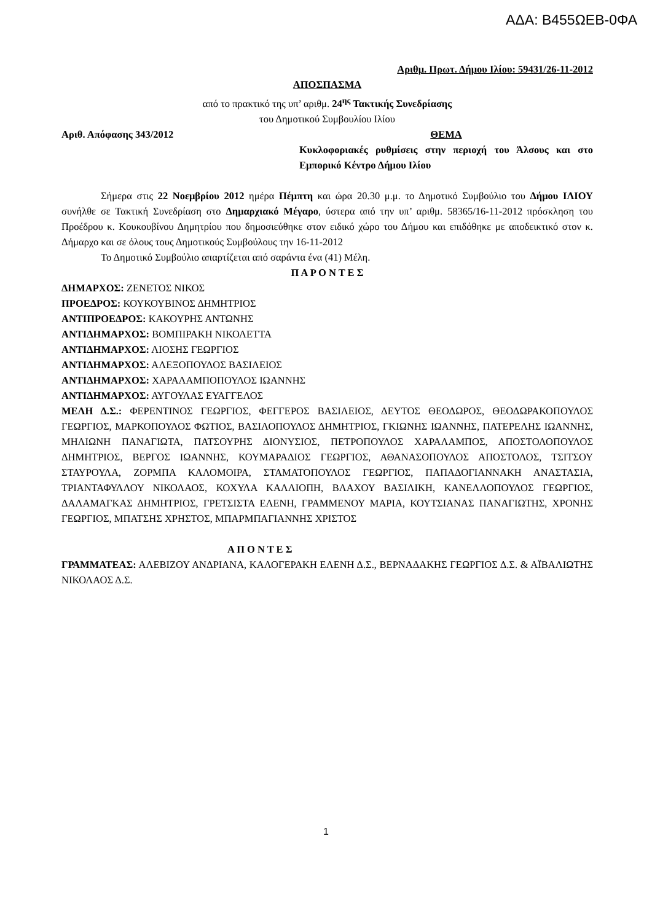ΑΔΑ: Β455ΩΕΒ-0ΦΑ
Αριθμ. Πρωτ. Δήμου Ιλίου: 59431/26-11-2012
ΑΠΟΣΠΑΣΜΑ
από το πρακτικό της υπ’ αριθμ. 24<sup>ης</sup> Τακτικής Συνεδρίασης
του Δημοτικού Συμβουλίου Ιλίου
Αριθ. Απόφασης 343/2012 ΘΕΜΑ
Κυκλοφοριακές ρυθμίσεις στην περιοχή του Άλσους και στο Εμπορικό Κέντρο Δήμου Ιλίου
Σήμερα στις 22 Νοεμβρίου 2012 ημέρα Πέμπτη και ώρα 20.30 μ.μ. το Δημοτικό Συμβούλιο του Δήμου ΙΛΙΟΥ συνήλθε σε Τακτική Συνεδρίαση στο Δημαρχιακό Μέγαρο, ύστερα από την υπ’ αριθμ. 58365/16-11-2012 πρόσκληση του Προέδρου κ. Κουκουβίνου Δημητρίου που δημοσιεύθηκε στον ειδικό χώρο του Δήμου και επιδόθηκε με αποδεικτικό στον κ. Δήμαρχο και σε όλους τους Δημοτικούς Συμβούλους την 16-11-2012
Το Δημοτικό Συμβούλιο απαρτίζεται από σαράντα ένα (41) Μέλη.
Π Α Ρ Ο Ν Τ Ε Σ
ΔΗΜΑΡΧΟΣ: ΖΕΝΕΤΟΣ ΝΙΚΟΣ
ΠΡΟΕΔΡΟΣ: ΚΟΥΚΟΥΒΙΝΟΣ ΔΗΜΗΤΡΙΟΣ
ΑΝΤΙΠΡΟΕΔΡΟΣ: ΚΑΚΟΥΡΗΣ ΑΝΤΩΝΗΣ
ΑΝΤΙΔΗΜΑΡΧΟΣ: ΒΟΜΠΙΡΑΚΗ ΝΙΚΟΛΕΤΤΑ
ΑΝΤΙΔΗΜΑΡΧΟΣ: ΛΙΟΣΗΣ ΓΕΩΡΓΙΟΣ
ΑΝΤΙΔΗΜΑΡΧΟΣ: ΑΛΕΞΟΠΟΥΛΟΣ ΒΑΣΙΛΕΙΟΣ
ΑΝΤΙΔΗΜΑΡΧΟΣ: ΧΑΡΑΛΑΜΠΟΠΟΥΛΟΣ ΙΩΑΝΝΗΣ
ΑΝΤΙΔΗΜΑΡΧΟΣ: ΑΥΓΟΥΛΑΣ ΕΥΑΓΓΕΛΟΣ
ΜΕΛΗ Δ.Σ.: ΦΕΡΕΝΤΙΝΟΣ ΓΕΩΡΓΙΟΣ, ΦΕΓΓΕΡΟΣ ΒΑΣΙΛΕΙΟΣ, ΔΕΥΤΟΣ ΘΕΟΔΩΡΟΣ, ΘΕΟΔΩΡΑΚΟΠΟΥΛΟΣ ΓΕΩΡΓΙΟΣ, ΜΑΡΚΟΠΟΥΛΟΣ ΦΩΤΙΟΣ, ΒΑΣΙΛΟΠΟΥΛΟΣ ΔΗΜΗΤΡΙΟΣ, ΓΚΙΩΝΗΣ ΙΩΑΝΝΗΣ, ΠΑΤΕΡΕΛΗΣ ΙΩΑΝΝΗΣ, ΜΗΛΙΩΝΗ ΠΑΝΑΓΙΩΤΑ, ΠΑΤΣΟΥΡΗΣ ΔΙΟΝΥΣΙΟΣ, ΠΕΤΡΟΠΟΥΛΟΣ ΧΑΡΑΛΑΜΠΟΣ, ΑΠΟΣΤΟΛΟΠΟΥΛΟΣ ΔΗΜΗΤΡΙΟΣ, ΒΕΡΓΟΣ ΙΩΑΝΝΗΣ, ΚΟΥΜΑΡΑΔΙΟΣ ΓΕΩΡΓΙΟΣ, ΑΘΑΝΑΣΟΠΟΥΛΟΣ ΑΠΟΣΤΟΛΟΣ, ΤΣΙΤΣΟΥ ΣΤΑΥΡΟΥΛΑ, ΖΟΡΜΠΑ ΚΑΛΟΜΟΙΡΑ, ΣΤΑΜΑΤΟΠΟΥΛΟΣ ΓΕΩΡΓΙΟΣ, ΠΑΠΑΔΟΓΙΑΝΝΑΚΗ ΑΝΑΣΤΑΣΙΑ, ΤΡΙΑΝΤΑΦΥΛΛΟΥ ΝΙΚΟΛΑΟΣ, ΚΟΧΥΛΑ ΚΑΛΛΙΟΠΗ, ΒΛΑΧΟΥ ΒΑΣΙΛΙΚΗ, ΚΑΝΕΛΛΟΠΟΥΛΟΣ ΓΕΩΡΓΙΟΣ, ΔΑΛΑΜΑΓΚΑΣ ΔΗΜΗΤΡΙΟΣ, ΓΡΕΤΣΙΣΤΑ ΕΛΕΝΗ, ΓΡΑΜΜΕΝΟΥ ΜΑΡΙΑ, ΚΟΥΤΣΙΑΝΑΣ ΠΑΝΑΓΙΩΤΗΣ, ΧΡΟΝΗΣ ΓΕΩΡΓΙΟΣ, ΜΠΑΤΣΗΣ ΧΡΗΣΤΟΣ, ΜΠΑΡΜΠΑΓΙΑΝΝΗΣ ΧΡΙΣΤΟΣ
Α Π Ο Ν Τ Ε Σ
ΓΡΑΜΜΑΤΕΑΣ: ΑΛΕΒΙΖΟΥ ΑΝΔΡΙΑΝΑ, ΚΑΛΟΓΕΡΑΚΗ ΕΛΕΝΗ Δ.Σ., ΒΕΡΝΑΔΑΚΗΣ ΓΕΩΡΓΙΟΣ Δ.Σ. & ΑΪΒΑΛΙΩΤΗΣ ΝΙΚΟΛΑΟΣ Δ.Σ.
1